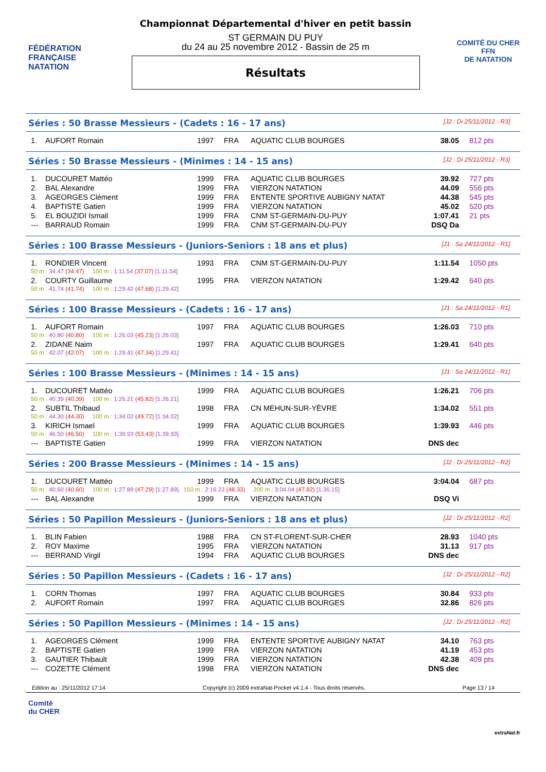FÉDÉRATION FRANÇAISE
NATATION
Championnat Départemental d'hiver en petit bassin
ST GERMAIN DU PUY
du 24 au 25 novembre 2012 - Bassin de 25 m
Résultats
COMITÉ DU CHER
FFN
DE NATATION
Séries : 50 Brasse Messieurs - (Cadets : 16 - 17 ans) [J2 : Di 25/11/2012 - R3]
| 1. | AUFORT Romain | 1997 | FRA | AQUATIC CLUB BOURGES | 38.05 | 812 pts |
Séries : 50 Brasse Messieurs - (Minimes : 14 - 15 ans) [J2 : Di 25/11/2012 - R3]
| 1. | DUCOURET Mattéo | 1999 | FRA | AQUATIC CLUB BOURGES | 39.92 | 727 pts |
| 2. | BAL Alexandre | 1999 | FRA | VIERZON NATATION | 44.09 | 556 pts |
| 3. | AGEORGES Clément | 1999 | FRA | ENTENTE SPORTIVE AUBIGNY NATAT | 44.38 | 545 pts |
| 4. | BAPTISTE Gatien | 1999 | FRA | VIERZON NATATION | 45.02 | 520 pts |
| 5. | EL BOUZIDI Ismail | 1999 | FRA | CNM ST-GERMAIN-DU-PUY | 1:07.41 | 21 pts |
| --- | BARRAUD Romain | 1999 | FRA | CNM ST-GERMAIN-DU-PUY | DSQ Da | |
Séries : 100 Brasse Messieurs - (Juniors-Seniors : 18 ans et plus) [J1 : Sa 24/11/2012 - R1]
| 1. | RONDIER Vincent | 1993 | FRA | CNM ST-GERMAIN-DU-PUY | 1:11.54 | 1050 pts |
| 50 m : 34.47 (34.47) 100 m : 1:11.54 (37.07) [1:11.54] | | | | | | |
| 2. | COURTY Guillaume | 1995 | FRA | VIERZON NATATION | 1:29.42 | 640 pts |
| 50 m : 41.74 (41.74) 100 m : 1:29.42 (47.68) [1:29.42] | | | | | | |
Séries : 100 Brasse Messieurs - (Cadets : 16 - 17 ans) [J1 : Sa 24/11/2012 - R1]
| 1. | AUFORT Romain | 1997 | FRA | AQUATIC CLUB BOURGES | 1:26.03 | 710 pts |
| 50 m : 40.80 (40.80) 100 m : 1:26.03 (45.23) [1:26.03] | | | | | | |
| 2. | ZIDANE Naim | 1997 | FRA | AQUATIC CLUB BOURGES | 1:29.41 | 640 pts |
| 50 m : 42.07 (42.07) 100 m : 1:29.41 (47.34) [1:29.41] | | | | | | |
Séries : 100 Brasse Messieurs - (Minimes : 14 - 15 ans) [J1 : Sa 24/11/2012 - R1]
| 1. | DUCOURET Mattéo | 1999 | FRA | AQUATIC CLUB BOURGES | 1:26.21 | 706 pts |
| 50 m : 40.39 (40.39) 100 m : 1:26.21 (45.82) [1:26.21] | | | | | | |
| 2. | SUBTIL Thibaud | 1998 | FRA | CN MEHUN-SUR-YÈVRE | 1:34.02 | 551 pts |
| 50 m : 44.30 (44.30) 100 m : 1:34.02 (49.72) [1:34.02] | | | | | | |
| 3. | KIRICH Ismael | 1999 | FRA | AQUATIC CLUB BOURGES | 1:39.93 | 446 pts |
| 50 m : 46.50 (46.50) 100 m : 1:39.93 (53.43) [1:39.93] | | | | | | |
| --- | BAPTISTE Gatien | 1999 | FRA | VIERZON NATATION | DNS dec | |
Séries : 200 Brasse Messieurs - (Minimes : 14 - 15 ans) [J2 : Di 25/11/2012 - R2]
| 1. | DUCOURET Mattéo | 1999 | FRA | AQUATIC CLUB BOURGES | 3:04.04 | 687 pts |
| 50 m : 40.60 (40.60) 100 m : 1:27.89 (47.29) [1:27.89] 150 m : 2:16.22 (48.33) 200 m : 3:04.04 (47.82) [1:36.15] | | | | | | |
| --- | BAL Alexandre | 1999 | FRA | VIERZON NATATION | DSQ Vi | |
Séries : 50 Papillon Messieurs - (Juniors-Seniors : 18 ans et plus) [J2 : Di 25/11/2012 - R2]
| 1. | BLIN Fabien | 1988 | FRA | CN ST-FLORENT-SUR-CHER | 28.93 | 1040 pts |
| 2. | ROY Maxime | 1995 | FRA | VIERZON NATATION | 31.13 | 917 pts |
| --- | BERRAND Virgil | 1994 | FRA | AQUATIC CLUB BOURGES | DNS dec | |
Séries : 50 Papillon Messieurs - (Cadets : 16 - 17 ans) [J2 : Di 25/11/2012 - R2]
| 1. | CORN Thomas | 1997 | FRA | AQUATIC CLUB BOURGES | 30.84 | 933 pts |
| 2. | AUFORT Romain | 1997 | FRA | AQUATIC CLUB BOURGES | 32.86 | 826 pts |
Séries : 50 Papillon Messieurs - (Minimes : 14 - 15 ans) [J2 : Di 25/11/2012 - R2]
| 1. | AGEORGES Clément | 1999 | FRA | ENTENTE SPORTIVE AUBIGNY NATAT | 34.10 | 763 pts |
| 2. | BAPTISTE Gatien | 1999 | FRA | VIERZON NATATION | 41.19 | 453 pts |
| 3. | GAUTIER Thibault | 1999 | FRA | VIERZON NATATION | 42.38 | 409 pts |
| --- | COZETTE Clément | 1998 | FRA | VIERZON NATATION | DNS dec | |
Edition au : 25/11/2012 17:14 Copyright (c) 2009 extraNat-Pocket v4.1.4 - Tous droits réservés. Page 13 / 14
Comité
du CHER
extraNat.fr